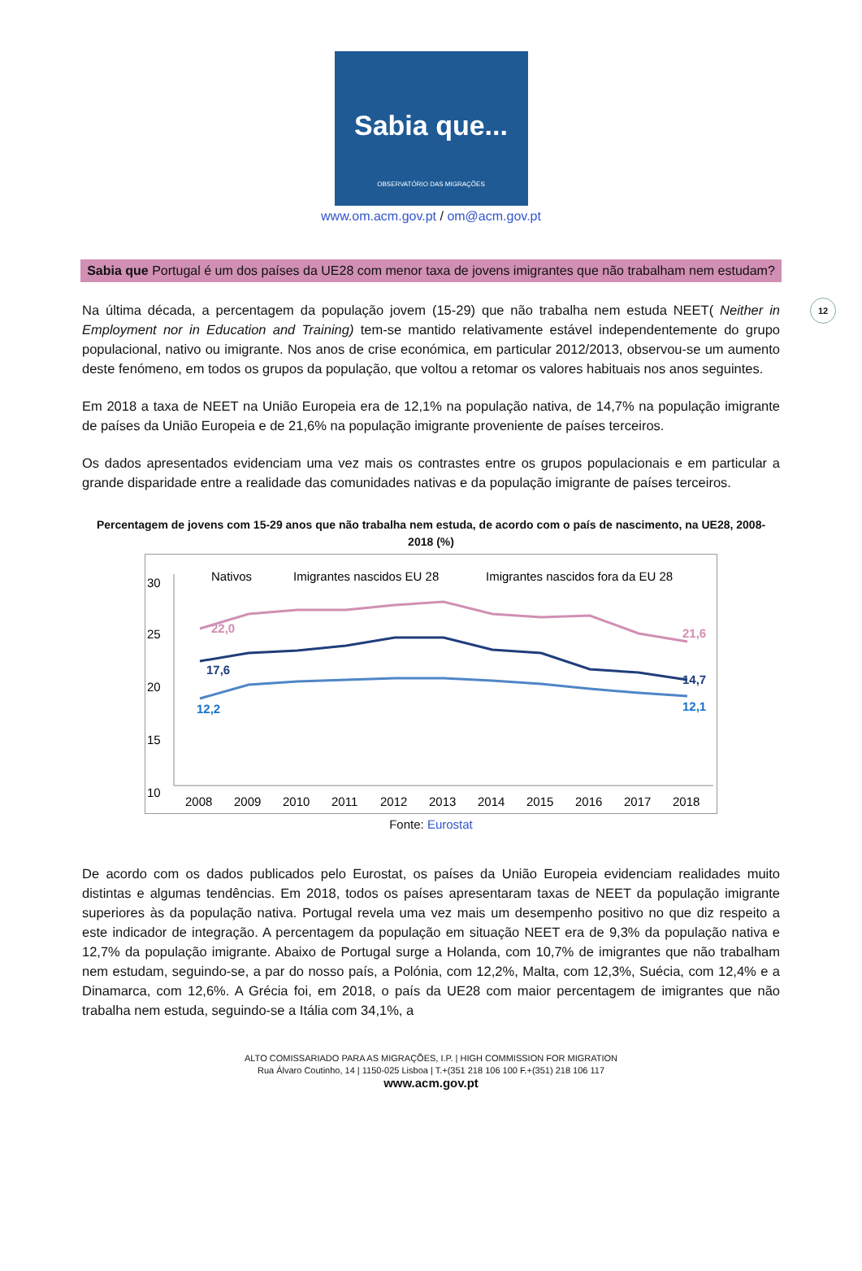Sabia que...
OBSERVATÓRIO DAS MIGRAÇÕES
www.om.acm.gov.pt / om@acm.gov.pt
12
Sabia que Portugal é um dos países da UE28 com menor taxa de jovens imigrantes que não trabalham nem estudam?
Na última década, a percentagem da população jovem (15-29) que não trabalha nem estuda NEET( Neither in Employment nor in Education and Training) tem-se mantido relativamente estável independentemente do grupo populacional, nativo ou imigrante. Nos anos de crise económica, em particular 2012/2013, observou-se um aumento deste fenómeno, em todos os grupos da população, que voltou a retomar os valores habituais nos anos seguintes.
Em 2018 a taxa de NEET na União Europeia era de 12,1% na população nativa, de 14,7% na população imigrante de países da União Europeia e de 21,6% na população imigrante proveniente de países terceiros.
Os dados apresentados evidenciam uma vez mais os contrastes entre os grupos populacionais e em particular a grande disparidade entre a realidade das comunidades nativas e da população imigrante de países terceiros.
Percentagem de jovens com 15-29 anos que não trabalha nem estuda, de acordo com o país de nascimento, na UE28, 2008-2018 (%)
30
25
20
15
10
22,0
21,6
17,6
14,7
12,2
12,1
Nativos
Imigrantes nascidos EU 28
Imigrantes nascidos fora da EU 28
2008
2009
2010
2011
2012
2013
2014
2015
2016
2017
2018
Fonte: Eurostat
De acordo com os dados publicados pelo Eurostat, os países da União Europeia evidenciam realidades muito distintas e algumas tendências. Em 2018, todos os países apresentaram taxas de NEET da população imigrante superiores às da população nativa. Portugal revela uma vez mais um desempenho positivo no que diz respeito a este indicador de integração. A percentagem da população em situação NEET era de 9,3% da população nativa e 12,7% da população imigrante. Abaixo de Portugal surge a Holanda, com 10,7% de imigrantes que não trabalham nem estudam, seguindo-se, a par do nosso país, a Polónia, com 12,2%, Malta, com 12,3%, Suécia, com 12,4% e a Dinamarca, com 12,6%. A Grécia foi, em 2018, o país da UE28 com maior percentagem de imigrantes que não trabalha nem estuda, seguindo-se a Itália com 34,1%, a
ALTO COMISSARIADO PARA AS MIGRAÇÕES, I.P. | HIGH COMMISSION FOR MIGRATION
Rua Álvaro Coutinho, 14 | 1150-025 Lisboa | T.+(351 218 106 100 F.+(351) 218 106 117
www.acm.gov.pt